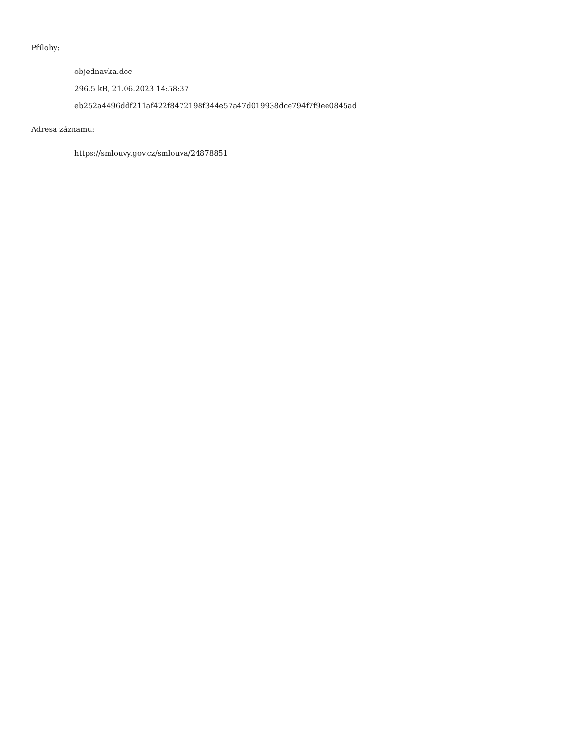Přílohy:
objednavka.doc
296.5 kB, 21.06.2023 14:58:37
eb252a4496ddf211af422f8472198f344e57a47d019938dce794f7f9ee0845ad
Adresa záznamu:
https://smlouvy.gov.cz/smlouva/24878851